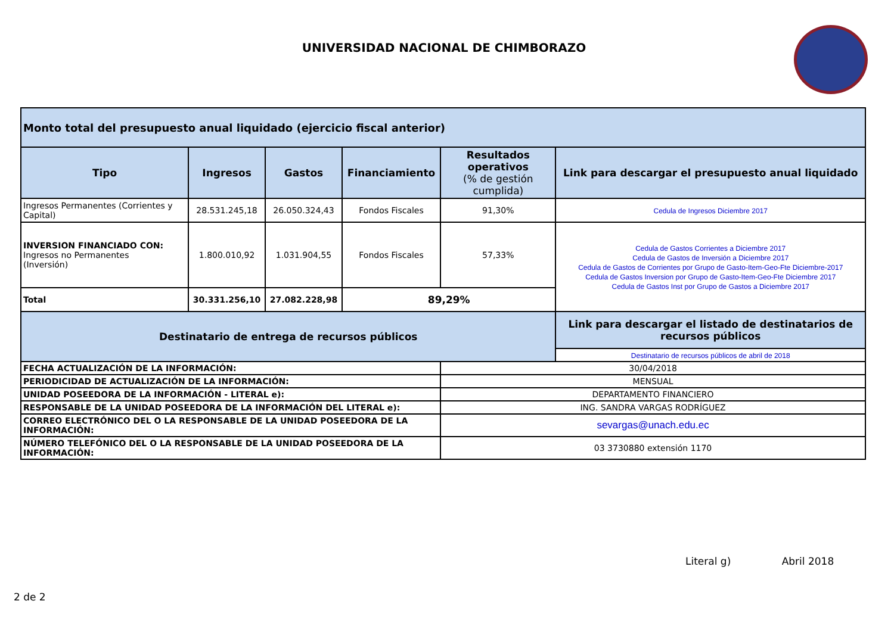UNIVERSIDAD NACIONAL DE CHIMBORAZO
| Monto total del presupuesto anual liquidado (ejercicio fiscal anterior) | | | | | |
| Tipo | Ingresos | Gastos | Financiamiento | Resultados operativos (% de gestión cumplida) | Link para descargar el presupuesto anual liquidado |
| Ingresos Permanentes (Corrientes y Capital) | 28.531.245,18 | 26.050.324,43 | Fondos Fiscales | 91,30% | Cedula de Ingresos Diciembre 2017 |
| INVERSION FINANCIADO CON: Ingresos no Permanentes (Inversión) | 1.800.010,92 | 1.031.904,55 | Fondos Fiscales | 57,33% | Cedula de Gastos Corrientes a Diciembre 2017 Cedula de Gastos de Inversión a Diciembre 2017 Cedula de Gastos de Corrientes por Grupo de Gasto-Item-Geo-Fte Diciembre-2017 Cedula de Gastos Inversion por Grupo de Gasto-Item-Geo-Fte Diciembre 2017 Cedula de Gastos Inst por Grupo de Gastos a Diciembre 2017 |
| Total | 30.331.256,10 | 27.082.228,98 | 89,29% | | |
| Destinatario de entrega de recursos públicos | | | | | Link para descargar el listado de destinatarios de recursos públicos |
| | | | | | Destinatario de recursos públicos de abril de 2018 |
| FECHA ACTUALIZACIÓN DE LA INFORMACIÓN: | | | | 30/04/2018 | |
| PERIODICIDAD DE ACTUALIZACIÓN DE LA INFORMACIÓN: | | | | MENSUAL | |
| UNIDAD POSEEDORA DE LA INFORMACIÓN - LITERAL e): | | | | DEPARTAMENTO FINANCIERO | |
| RESPONSABLE DE LA UNIDAD POSEEDORA DE LA INFORMACIÓN DEL LITERAL e): | | | | ING. SANDRA VARGAS RODRÍGUEZ | |
| CORREO ELECTRÓNICO DEL O LA RESPONSABLE DE LA UNIDAD POSEEDORA DE LA INFORMACIÓN: | | | | sevargas@unach.edu.ec | |
| NÚMERO TELEFÓNICO DEL O LA RESPONSABLE DE LA UNIDAD POSEEDORA DE LA INFORMACIÓN: | | | | 03 3730880 extensión 1170 | |
Literal g) Abril 2018
2 de 2